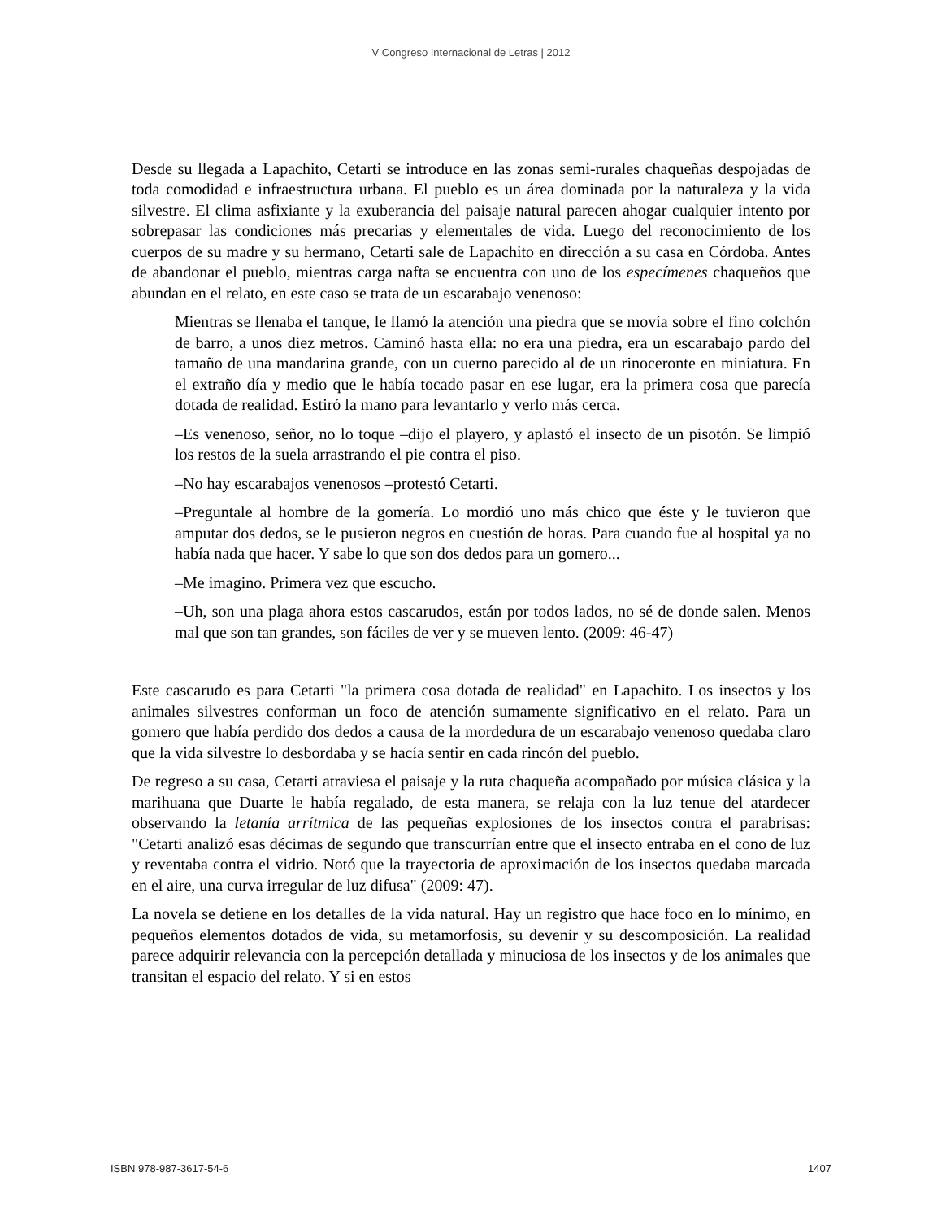V Congreso Internacional de Letras | 2012
Desde su llegada a Lapachito, Cetarti se introduce en las zonas semi-rurales chaqueñas despojadas de toda comodidad e infraestructura urbana. El pueblo es un área dominada por la naturaleza y la vida silvestre. El clima asfixiante y la exuberancia del paisaje natural parecen ahogar cualquier intento por sobrepasar las condiciones más precarias y elementales de vida. Luego del reconocimiento de los cuerpos de su madre y su hermano, Cetarti sale de Lapachito en dirección a su casa en Córdoba. Antes de abandonar el pueblo, mientras carga nafta se encuentra con uno de los especímenes chaqueños que abundan en el relato, en este caso se trata de un escarabajo venenoso:
Mientras se llenaba el tanque, le llamó la atención una piedra que se movía sobre el fino colchón de barro, a unos diez metros. Caminó hasta ella: no era una piedra, era un escarabajo pardo del tamaño de una mandarina grande, con un cuerno parecido al de un rinoceronte en miniatura. En el extraño día y medio que le había tocado pasar en ese lugar, era la primera cosa que parecía dotada de realidad. Estiró la mano para levantarlo y verlo más cerca.
–Es venenoso, señor, no lo toque –dijo el playero, y aplastó el insecto de un pisotón. Se limpió los restos de la suela arrastrando el pie contra el piso.
–No hay escarabajos venenosos –protestó Cetarti.
–Preguntale al hombre de la gomería. Lo mordió uno más chico que éste y le tuvieron que amputar dos dedos, se le pusieron negros en cuestión de horas. Para cuando fue al hospital ya no había nada que hacer. Y sabe lo que son dos dedos para un gomero...
–Me imagino. Primera vez que escucho.
–Uh, son una plaga ahora estos cascarudos, están por todos lados, no sé de donde salen. Menos mal que son tan grandes, son fáciles de ver y se mueven lento. (2009: 46-47)
Este cascarudo es para Cetarti "la primera cosa dotada de realidad" en Lapachito. Los insectos y los animales silvestres conforman un foco de atención sumamente significativo en el relato. Para un gomero que había perdido dos dedos a causa de la mordedura de un escarabajo venenoso quedaba claro que la vida silvestre lo desbordaba y se hacía sentir en cada rincón del pueblo.
De regreso a su casa, Cetarti atraviesa el paisaje y la ruta chaqueña acompañado por música clásica y la marihuana que Duarte le había regalado, de esta manera, se relaja con la luz tenue del atardecer observando la letanía arrítmica de las pequeñas explosiones de los insectos contra el parabrisas: "Cetarti analizó esas décimas de segundo que transcurrían entre que el insecto entraba en el cono de luz y reventaba contra el vidrio. Notó que la trayectoria de aproximación de los insectos quedaba marcada en el aire, una curva irregular de luz difusa" (2009: 47).
La novela se detiene en los detalles de la vida natural. Hay un registro que hace foco en lo mínimo, en pequeños elementos dotados de vida, su metamorfosis, su devenir y su descomposición. La realidad parece adquirir relevancia con la percepción detallada y minuciosa de los insectos y de los animales que transitan el espacio del relato. Y si en estos
ISBN 978-987-3617-54-6 1407